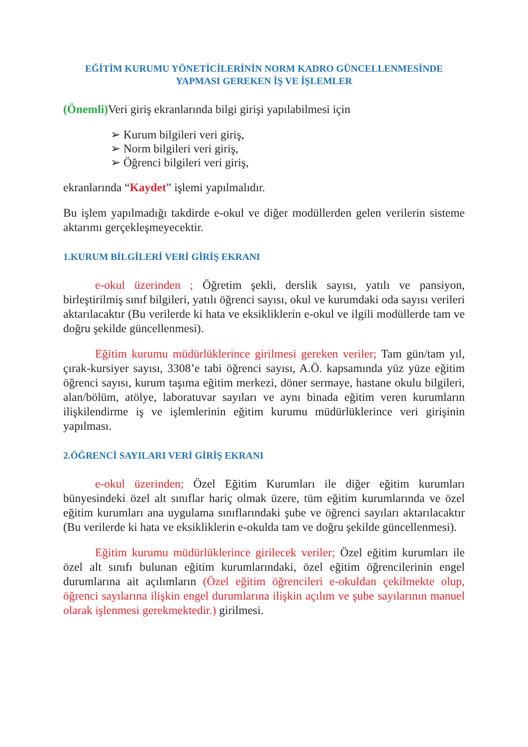EĞİTİM KURUMU YÖNETİCİLERİNİN NORM KADRO GÜNCELLENMESİNDE
YAPMASI GEREKEN İŞ VE İŞLEMLER
(Önemli) Veri giriş ekranlarında bilgi girişi yapılabilmesi için
➢ Kurum bilgileri veri giriş,
➢ Norm bilgileri veri giriş,
➢ Öğrenci bilgileri veri giriş,
ekranlarında “Kaydet” işlemi yapılmalıdır.
Bu işlem yapılmadığı takdirde e-okul ve diğer modüllerden gelen verilerin sisteme aktarımı gerçekleşmeyecektir.
1.KURUM BİLGİLERİ VERİ GİRİŞ EKRANI
e-okul üzerinden ; Öğretim şekli, derslik sayısı, yatılı ve pansiyon, birleştirilmiş sınıf bilgileri, yatılı öğrenci sayısı, okul ve kurumdaki oda sayısı verileri aktarılacaktır (Bu verilerde ki hata ve eksikliklerin e-okul ve ilgili modüllerde tam ve doğru şekilde güncellenmesi).
Eğitim kurumu müdürlüklerince girilmesi gereken veriler; Tam gün/tam yıl, çırak-kursiyer sayısı, 3308’e tabi öğrenci sayısı, A.Ö. kapsamında yüz yüze eğitim öğrenci sayısı, kurum taşıma eğitim merkezi, döner sermaye, hastane okulu bilgileri, alan/bölüm, atölye, laboratuvar sayıları ve aynı binada eğitim veren kurumların ilişkilendirme iş ve işlemlerinin eğitim kurumu müdürlüklerince veri girişinin yapılması.
2.ÖĞRENCİ SAYILARI VERİ GİRİŞ EKRANI
e-okul üzerinden; Özel Eğitim Kurumları ile diğer eğitim kurumları bünyesindeki özel alt sınıflar hariç olmak üzere, tüm eğitim kurumlarında ve özel eğitim kurumları ana uygulama sınıflarındaki şube ve öğrenci sayıları aktarılacaktır (Bu verilerde ki hata ve eksikliklerin e-okulda tam ve doğru şekilde güncellenmesi).
Eğitim kurumu müdürlüklerince girilecek veriler; Özel eğitim kurumları ile özel alt sınıfı bulunan eğitim kurumlarındaki, özel eğitim öğrencilerinin engel durumlarına ait açılımların (Özel eğitim öğrencileri e-okuldan çekilmekte olup, öğrenci sayılarına ilişkin engel durumlarına ilişkin açılım ve şube sayılarının manuel olarak işlenmesi gerekmektedir.) girilmesi.